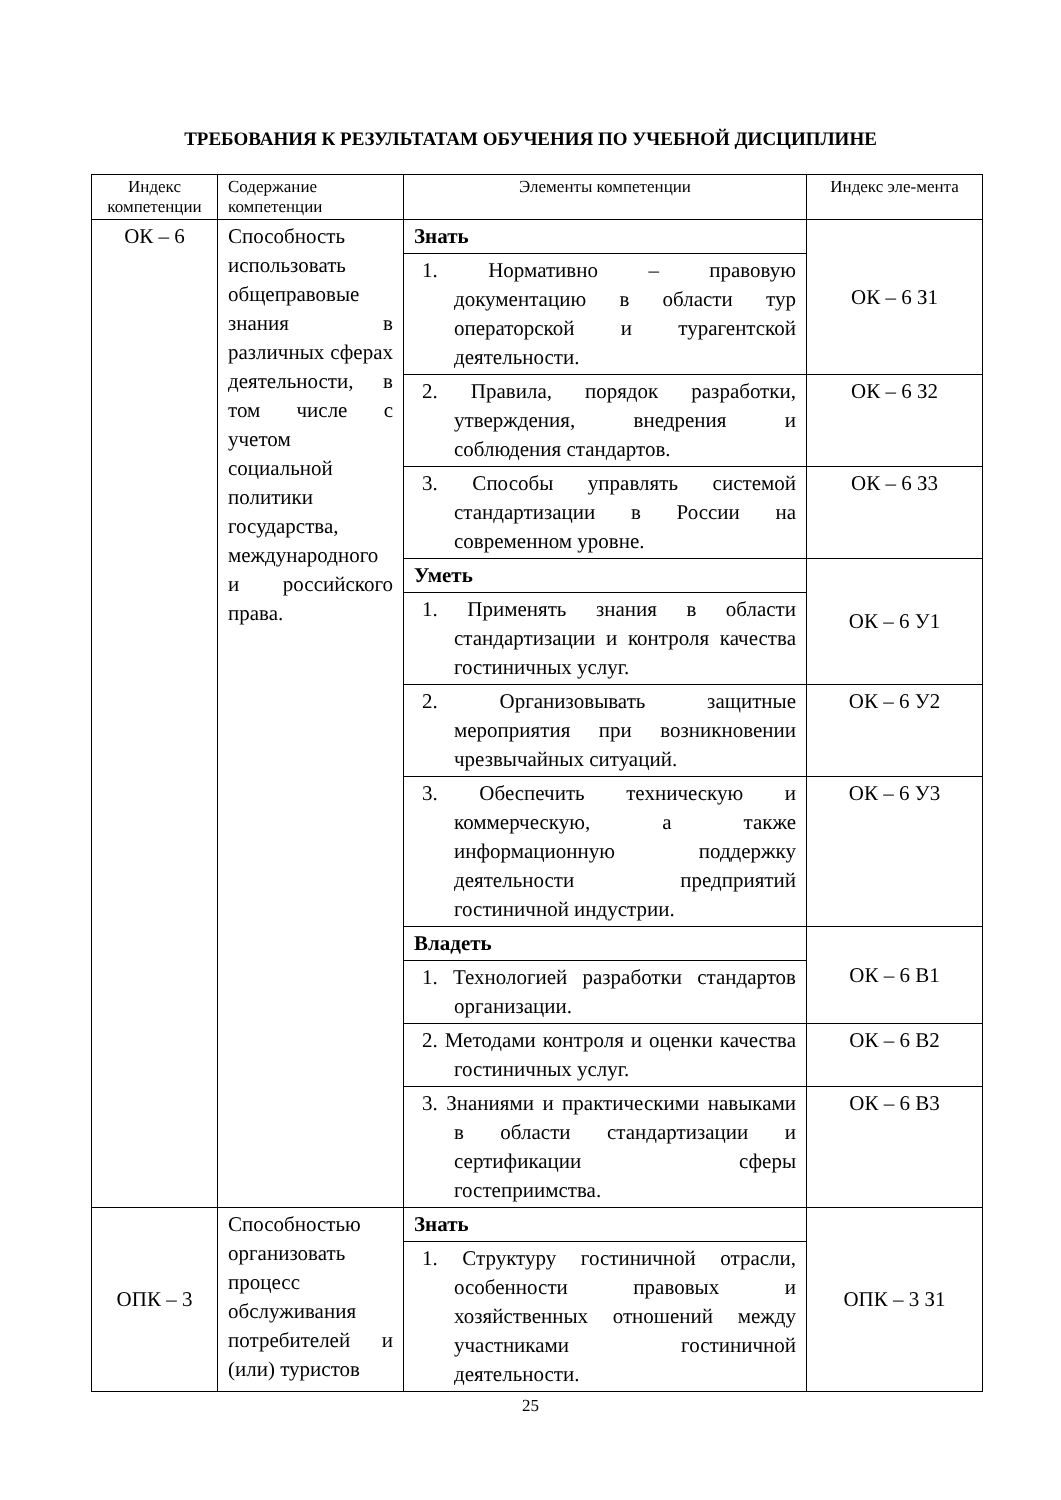ТРЕБОВАНИЯ К РЕЗУЛЬТАТАМ ОБУЧЕНИЯ ПО УЧЕБНОЙ ДИСЦИПЛИНЕ
| Индекс компетенции | Содержание компетенции | Элементы компетенции | Индекс эле-мента |
| --- | --- | --- | --- |
| ОК – 6 | Способность использовать общеправовые знания в различных сферах деятельности, в том числе с учетом социальной политики государства, международного и российского права. | Знать | ОК – 6 З1 |
| | | 1. Нормативно – правовую документацию в области тур операторской и турагентской деятельности. | |
| | | 2. Правила, порядок разработки, утверждения, внедрения и соблюдения стандартов. | ОК – 6 З2 |
| | | 3. Способы управлять системой стандартизации в России на современном уровне. | ОК – 6 З3 |
| | | Уметь | ОК – 6 У1 |
| | | 1. Применять знания в области стандартизации и контроля качества гостиничных услуг. | |
| | | 2. Организовывать защитные мероприятия при возникновении чрезвычайных ситуаций. | ОК – 6 У2 |
| | | 3. Обеспечить техническую и коммерческую, а также информационную поддержку деятельности предприятий гостиничной индустрии. | ОК – 6 У3 |
| | | Владеть | ОК – 6 В1 |
| | | 1. Технологией разработки стандартов организации. | |
| | | 2. Методами контроля и оценки качества гостиничных услуг. | ОК – 6 В2 |
| | | 3. Знаниями и практическими навыками в области стандартизации и сертификации сферы гостеприимства. | ОК – 6 В3 |
| ОПК – 3 | Способностью организовать процесс обслуживания потребителей и (или) туристов | Знать | ОПК – 3 З1 |
| | | 1. Структуру гостиничной отрасли, особенности правовых и хозяйственных отношений между участниками гостиничной деятельности. | |
25